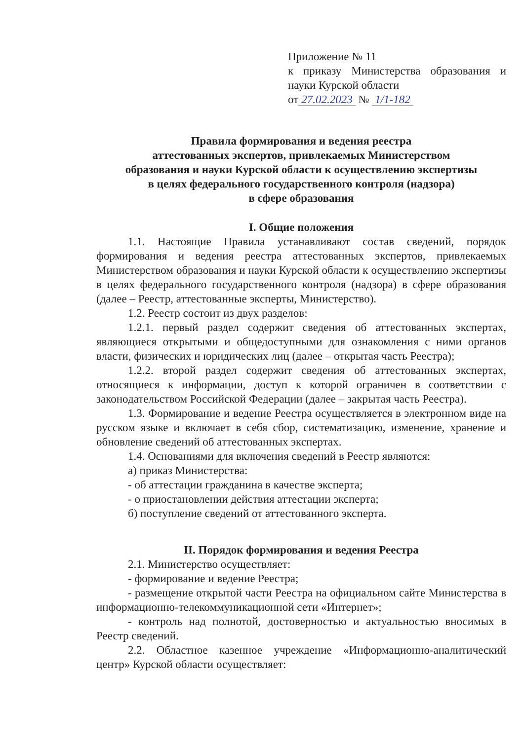Приложение № 11
к приказу Министерства образования и науки Курской области
от 27.02.2023 № 1/1-182
Правила формирования и ведения реестра
аттестованных экспертов, привлекаемых Министерством
образования и науки Курской области к осуществлению экспертизы
в целях федерального государственного контроля (надзора)
в сфере образования
I. Общие положения
1.1. Настоящие Правила устанавливают состав сведений, порядок формирования и ведения реестра аттестованных экспертов, привлекаемых Министерством образования и науки Курской области к осуществлению экспертизы в целях федерального государственного контроля (надзора) в сфере образования (далее – Реестр, аттестованные эксперты, Министерство).
1.2. Реестр состоит из двух разделов:
1.2.1. первый раздел содержит сведения об аттестованных экспертах, являющиеся открытыми и общедоступными для ознакомления с ними органов власти, физических и юридических лиц (далее – открытая часть Реестра);
1.2.2. второй раздел содержит сведения об аттестованных экспертах, относящиеся к информации, доступ к которой ограничен в соответствии с законодательством Российской Федерации (далее – закрытая часть Реестра).
1.3. Формирование и ведение Реестра осуществляется в электронном виде на русском языке и включает в себя сбор, систематизацию, изменение, хранение и обновление сведений об аттестованных экспертах.
1.4. Основаниями для включения сведений в Реестр являются:
а) приказ Министерства:
- об аттестации гражданина в качестве эксперта;
- о приостановлении действия аттестации эксперта;
б) поступление сведений от аттестованного эксперта.
II. Порядок формирования и ведения Реестра
2.1. Министерство осуществляет:
- формирование и ведение Реестра;
- размещение открытой части Реестра на официальном сайте Министерства в информационно-телекоммуникационной сети «Интернет»;
- контроль над полнотой, достоверностью и актуальностью вносимых в Реестр сведений.
2.2. Областное казенное учреждение «Информационно-аналитический центр» Курской области осуществляет: